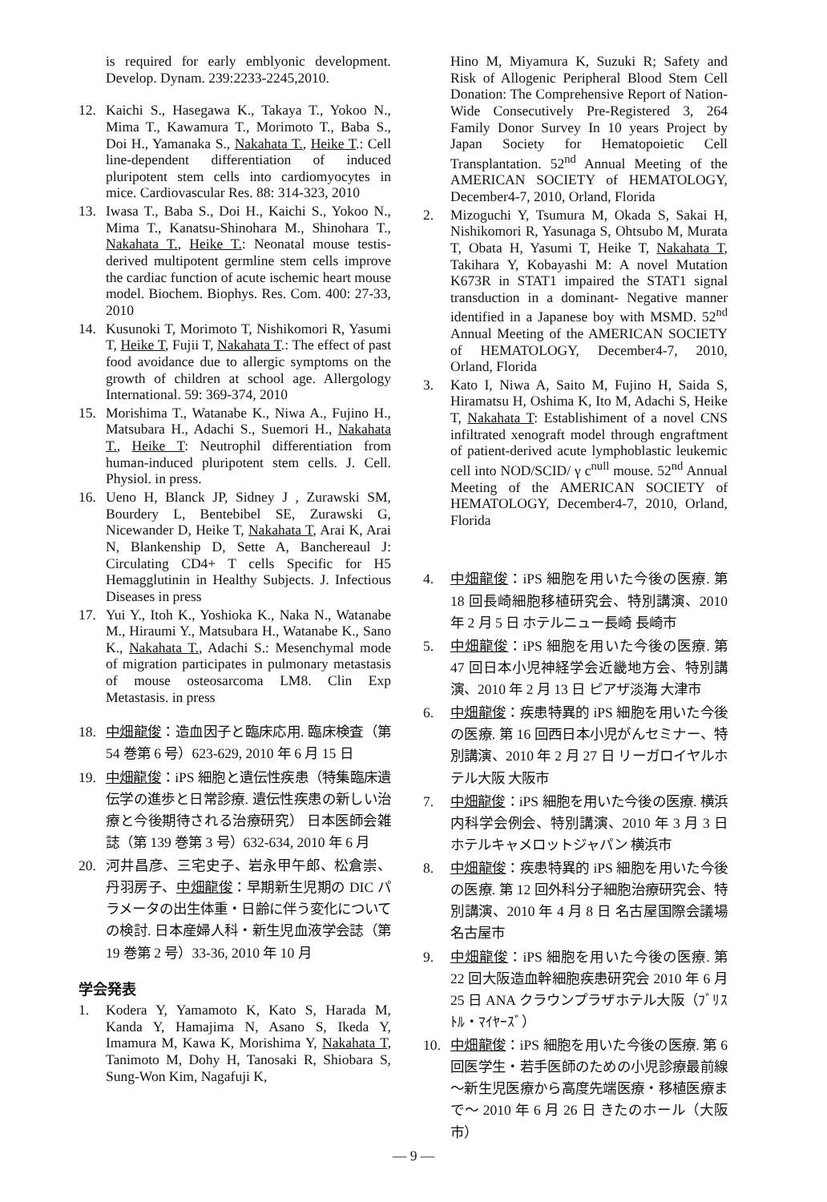is required for early emblyonic development. Develop. Dynam. 239:2233-2245,2010.
12. Kaichi S., Hasegawa K., Takaya T., Yokoo N., Mima T., Kawamura T., Morimoto T., Baba S., Doi H., Yamanaka S., Nakahata T., Heike T.: Cell line-dependent differentiation of induced pluripotent stem cells into cardiomyocytes in mice. Cardiovascular Res. 88: 314-323, 2010
13. Iwasa T., Baba S., Doi H., Kaichi S., Yokoo N., Mima T., Kanatsu-Shinohara M., Shinohara T., Nakahata T., Heike T.: Neonatal mouse testis-derived multipotent germline stem cells improve the cardiac function of acute ischemic heart mouse model. Biochem. Biophys. Res. Com. 400: 27-33, 2010
14. Kusunoki T, Morimoto T, Nishikomori R, Yasumi T, Heike T, Fujii T, Nakahata T.: The effect of past food avoidance due to allergic symptoms on the growth of children at school age. Allergology International. 59: 369-374, 2010
15. Morishima T., Watanabe K., Niwa A., Fujino H., Matsubara H., Adachi S., Suemori H., Nakahata T., Heike T: Neutrophil differentiation from human-induced pluripotent stem cells. J. Cell. Physiol. in press.
16. Ueno H, Blanck JP, Sidney J , Zurawski SM, Bourdery L, Bentebibel SE, Zurawski G, Nicewander D, Heike T, Nakahata T, Arai K, Arai N, Blankenship D, Sette A, Banchereaul J: Circulating CD4+ T cells Specific for H5 Hemagglutinin in Healthy Subjects. J. Infectious Diseases in press
17. Yui Y., Itoh K., Yoshioka K., Naka N., Watanabe M., Hiraumi Y., Matsubara H., Watanabe K., Sano K., Nakahata T., Adachi S.: Mesenchymal mode of migration participates in pulmonary metastasis of mouse osteosarcoma LM8. Clin Exp Metastasis. in press
18. 中畑龍俊：造血因子と臨床応用. 臨床検査（第 54 巻第 6 号）623-629, 2010 年 6 月 15 日
19. 中畑龍俊：iPS 細胞と遺伝性疾患（特集臨床遺伝学の進歩と日常診療. 遺伝性疾患の新しい治療と今後期待される治療研究） 日本医師会雑誌（第 139 巻第 3 号）632-634, 2010 年 6 月
20. 河井昌彦、三宅史子、岩永甲午郎、松倉崇、丹羽房子、中畑龍俊：早期新生児期の DIC パラメータの出生体重・日齢に伴う変化についての検討. 日本産婦人科・新生児血液学会誌（第 19 巻第 2 号）33-36, 2010 年 10 月
学会発表
1. Kodera Y, Yamamoto K, Kato S, Harada M, Kanda Y, Hamajima N, Asano S, Ikeda Y, Imamura M, Kawa K, Morishima Y, Nakahata T, Tanimoto M, Dohy H, Tanosaki R, Shiobara S, Sung-Won Kim, Nagafuji K,
Hino M, Miyamura K, Suzuki R; Safety and Risk of Allogenic Peripheral Blood Stem Cell Donation: The Comprehensive Report of Nation-Wide Consecutively Pre-Registered 3, 264 Family Donor Survey In 10 years Project by Japan Society for Hematopoietic Cell Transplantation. 52<sup>nd</sup> Annual Meeting of the AMERICAN SOCIETY of HEMATOLOGY, December4-7, 2010, Orland, Florida
2. Mizoguchi Y, Tsumura M, Okada S, Sakai H, Nishikomori R, Yasunaga S, Ohtsubo M, Murata T, Obata H, Yasumi T, Heike T, Nakahata T, Takihara Y, Kobayashi M: A novel Mutation K673R in STAT1 impaired the STAT1 signal transduction in a dominant- Negative manner identified in a Japanese boy with MSMD. 52<sup>nd</sup> Annual Meeting of the AMERICAN SOCIETY of HEMATOLOGY, December4-7, 2010, Orland, Florida
3. Kato I, Niwa A, Saito M, Fujino H, Saida S, Hiramatsu H, Oshima K, Ito M, Adachi S, Heike T, Nakahata T: Establishiment of a novel CNS infiltrated xenograft model through engraftment of patient-derived acute lymphoblastic leukemic cell into NOD/SCID/ γ c<sup>null</sup> mouse. 52<sup>nd</sup> Annual Meeting of the AMERICAN SOCIETY of HEMATOLOGY, December4-7, 2010, Orland, Florida
4. 中畑龍俊：iPS 細胞を用いた今後の医療. 第 18 回長崎細胞移植研究会、特別講演、2010 年 2 月 5 日 ホテルニュー長崎 長崎市
5. 中畑龍俊：iPS 細胞を用いた今後の医療. 第 47 回日本小児神経学会近畿地方会、特別講演、2010 年 2 月 13 日 ピアザ淡海 大津市
6. 中畑龍俊：疾患特異的 iPS 細胞を用いた今後の医療. 第 16 回西日本小児がんセミナー、特別講演、2010 年 2 月 27 日 リーガロイヤルホテル大阪 大阪市
7. 中畑龍俊：iPS 細胞を用いた今後の医療. 横浜内科学会例会、特別講演、2010 年 3 月 3 日 ホテルキャメロットジャパン 横浜市
8. 中畑龍俊：疾患特異的 iPS 細胞を用いた今後の医療. 第 12 回外科分子細胞治療研究会、特別講演、2010 年 4 月 8 日 名古屋国際会議場 名古屋市
9. 中畑龍俊：iPS 細胞を用いた今後の医療. 第 22 回大阪造血幹細胞疾患研究会 2010 年 6 月 25 日 ANA クラウンプラザホテル大阪（ﾌﾞﾘｽﾄﾙ・ﾏｲﾔｰｽﾞ）
10. 中畑龍俊：iPS 細胞を用いた今後の医療. 第 6 回医学生・若手医師のための小児診療最前線～新生児医療から高度先端医療・移植医療まで～ 2010 年 6 月 26 日 きたのホール（大阪市）
— 9 —